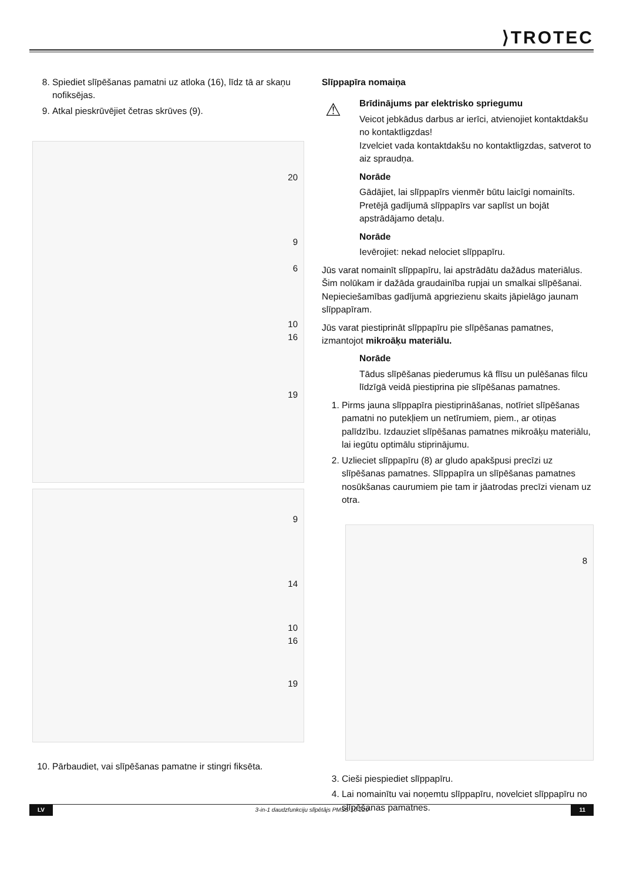⟩TROTEC
8. Spiediet slīpēšanas pamatni uz atloka (16), līdz tā ar skaņu nofiksējas.
9. Atkal pieskrūvējiet četras skrūves (9).
20
9
6
10
16
19
9
14
10
16
19
10. Pārbaudiet, vai slīpēšanas pamatne ir stingri fiksēta.
Slīppapīra nomaiņa
⚠
Brīdinājums par elektrisko spriegumu
Veicot jebkādus darbus ar ierīci, atvienojiet kontaktdakšu no kontaktligzdas!
Izvelciet vada kontaktdakšu no kontaktligzdas, satverot to aiz spraudņa.
Norāde
Gādājiet, lai slīppapīrs vienmēr būtu laicīgi nomainīts. Pretējā gadījumā slīppapīrs var saplīst un bojāt apstrādājamo detaļu.
Norāde
Ievērojiet: nekad nelociet slīppapīru.
Jūs varat nomainīt slīppapīru, lai apstrādātu dažādus materiālus. Šim nolūkam ir dažāda graudainība rupjai un smalkai slīpēšanai. Nepieciešamības gadījumā apgriezienu skaits jāpielāgo jaunam slīppapīram.
Jūs varat piestiprināt slīppapīru pie slīpēšanas pamatnes, izmantojot mikroāķu materiālu.
Norāde
Tādus slīpēšanas piederumus kā flīsu un pulēšanas filcu līdzīgā veidā piestiprina pie slīpēšanas pamatnes.
1. Pirms jauna slīppapīra piestiprināšanas, notīriet slīpēšanas pamatni no putekļiem un netīrumiem, piem., ar otiņas palīdzību. Izdauziet slīpēšanas pamatnes mikroāķu materiālu, lai iegūtu optimālu stiprinājumu.
2. Uzlieciet slīppapīru (8) ar gludo apakšpusi precīzi uz slīpēšanas pamatnes. Slīppapīra un slīpēšanas pamatnes nosūkšanas caurumiem pie tam ir jāatrodas precīzi vienam uz otra.
8
3. Cieši piespiediet slīppapīru.
4. Lai nomainītu vai noņemtu slīppapīru, novelciet slīppapīru no slīpēšanas pamatnes.
LV 3-in-1 daudzfunkciju slīpētājs PMSS 10-220 11